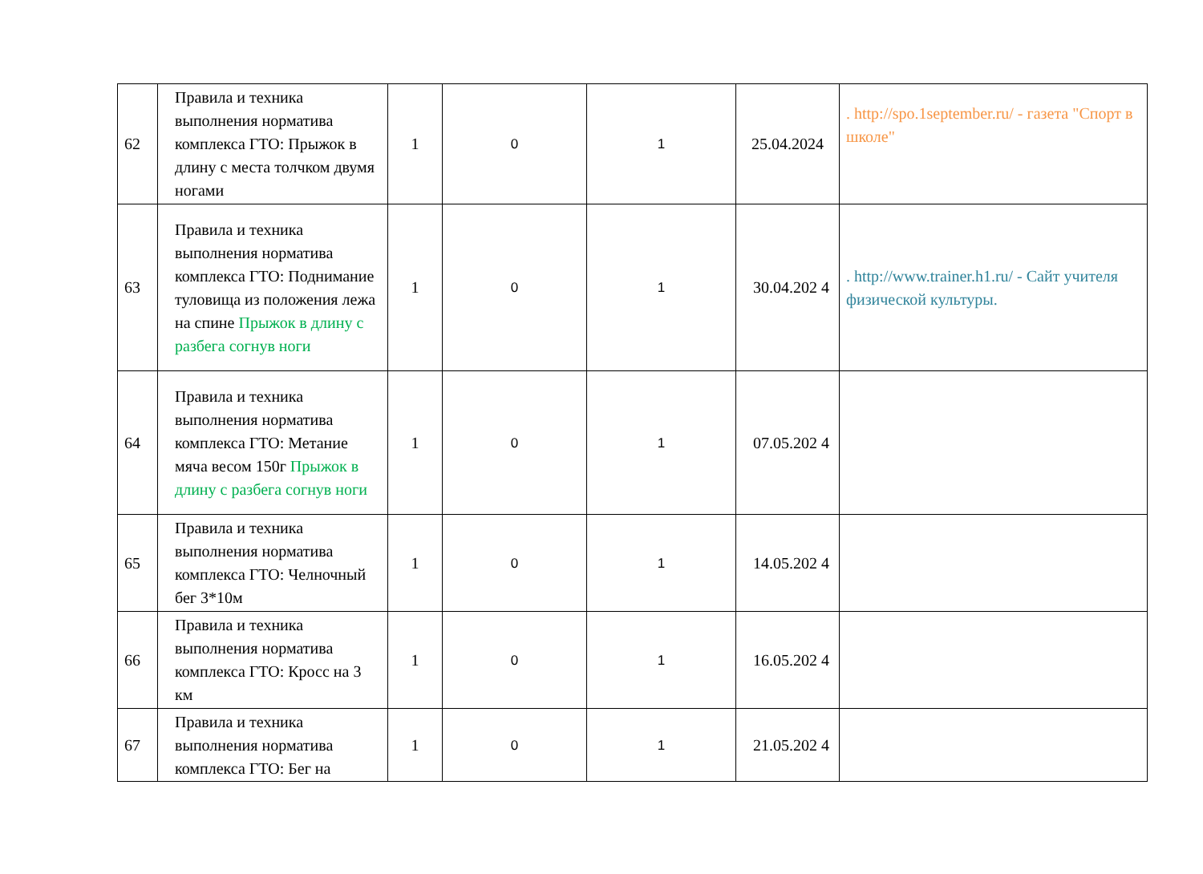| 62 | Правила и техника выполнения норматива комплекса ГТО: Прыжок в длину с места толчком двумя ногами | 1 | 0 | 1 | 25.04.2024 | . http://spo.1september.ru/ - газета "Спорт в школе" |
| 63 | Правила и техника выполнения норматива комплекса ГТО: Поднимание туловища из положения лежа на спине Прыжок в длину с разбега согнув ноги | 1 | 0 | 1 | 30.04.202 4 | . http://www.trainer.h1.ru/ - Сайт учителя физической культуры. |
| 64 | Правила и техника выполнения норматива комплекса ГТО: Метание мяча весом 150г Прыжок в длину с разбега согнув ноги | 1 | 0 | 1 | 07.05.202 4 | |
| 65 | Правила и техника выполнения норматива комплекса ГТО: Челночный бег 3*10м | 1 | 0 | 1 | 14.05.202 4 | |
| 66 | Правила и техника выполнения норматива комплекса ГТО: Кросс на 3 км | 1 | 0 | 1 | 16.05.202 4 | |
| 67 | Правила и техника выполнения норматива комплекса ГТО: Бег на | 1 | 0 | 1 | 21.05.202 4 | |